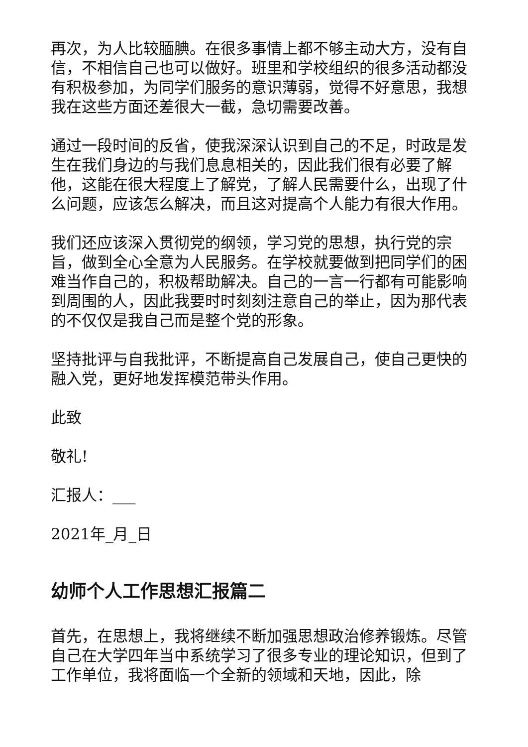再次，为人比较腼腆。在很多事情上都不够主动大方，没有自信，不相信自己也可以做好。班里和学校组织的很多活动都没有积极参加，为同学们服务的意识薄弱，觉得不好意思，我想我在这些方面还差很大一截，急切需要改善。
通过一段时间的反省，使我深深认识到自己的不足，时政是发生在我们身边的与我们息息相关的，因此我们很有必要了解他，这能在很大程度上了解党，了解人民需要什么，出现了什么问题，应该怎么解决，而且这对提高个人能力有很大作用。
我们还应该深入贯彻党的纲领，学习党的思想，执行党的宗旨，做到全心全意为人民服务。在学校就要做到把同学们的困难当作自己的，积极帮助解决。自己的一言一行都有可能影响到周围的人，因此我要时时刻刻注意自己的举止，因为那代表的不仅仅是我自己而是整个党的形象。
坚持批评与自我批评，不断提高自己发展自己，使自己更快的融入党，更好地发挥模范带头作用。
此致
敬礼!
汇报人：___
2021年_月_日
幼师个人工作思想汇报篇二
首先，在思想上，我将继续不断加强思想政治修养锻炼。尽管自己在大学四年当中系统学习了很多专业的理论知识，但到了工作单位，我将面临一个全新的领域和天地，因此，除